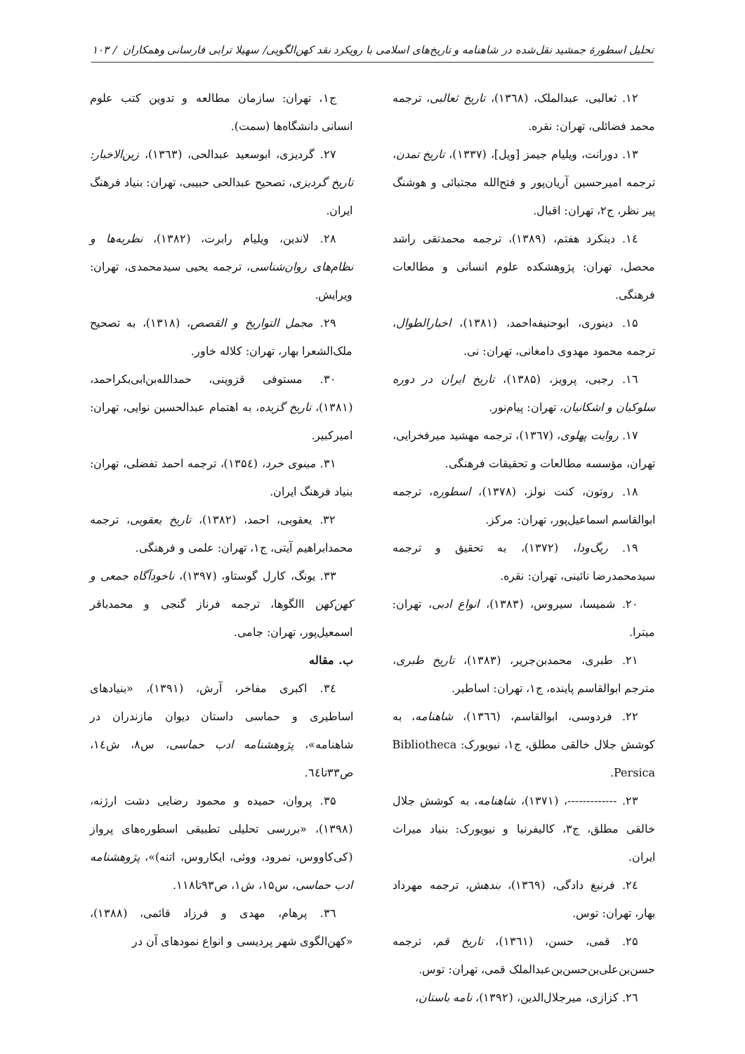تحلیل اسطورهٔ جمشید نقل‌شده در شاهنامه و تاریخ‌های اسلامی با رویکرد نقد کهن‌الگویی/ سهیلا ترابی فارسانی وهمکاران / ۱۰۳
۱۲. ثعالبی، عبدالملک، (۱۳٦۸)، تاریخ ثعالبی، ترجمه محمد فضائلی، تهران: نقره.
۱۳. دورانت، ویلیام جیمز [ویل]، (۱۳۳۷)، تاریخ تمدن، ترجمه امیرحسین آریان‌پور و فتح‌الله مجتبائی و هوشنگ پیر نظر، ج۲، تهران: اقبال.
۱٤. دینکرد هفتم، (۱۳۸۹)، ترجمه محمدتقی راشد محصل، تهران: پژوهشکده علوم انسانی و مطالعات فرهنگی.
۱۵. دینوری، ابوحنیفه‌احمد، (۱۳۸۱)، اخبارالطوال، ترجمه محمود مهدوی دامغانی، تهران: نی.
۱٦. رجبی، پرویز، (۱۳۸۵)، تاریخ ایران در دوره سلوکیان و اشکانیان، تهران: پیام‌نور.
۱۷. روایت پهلوی، (۱۳٦۷)، ترجمه مهشید میرفخرایی، تهران، مؤسسه مطالعات و تحقیقات فرهنگی.
۱۸. روتون، کنت نولز، (۱۳۷۸)، اسطوره، ترجمه ابوالقاسم اسماعیل‌پور، تهران: مرکز.
۱۹. ریگ‌ودا، (۱۳۷۲)، به تحقیق و ترجمه سیدمحمدرضا نائینی، تهران: نقره.
۲۰. شمیسا، سیروس، (۱۳۸۳)، انواع ادبی، تهران: میترا.
۲۱. طبری، محمدبن‌جریر، (۱۳۸۳)، تاریخ طبری، مترجم ابوالقاسم پاینده، ج۱، تهران: اساطیر.
۲۲. فردوسی، ابوالقاسم، (۱۳٦٦)، شاهنامه، به کوشش جلال خالقی مطلق، ج۱، نیویورک: Bibliotheca Persica.
۲۳. -------------، (۱۳۷۱)، شاهنامه، به کوشش جلال خالقی مطلق، ج۳، کالیفرنیا و نیویورک: بنیاد میراث ایران.
۲٤. فرنبغ دادگی، (۱۳٦۹)، بندهش، ترجمه مهرداد بهار، تهران: توس.
۲۵. قمی، حسن، (۱۳٦۱)، تاریخ قم، ترجمه حسن‌بن‌علی‌بن‌حسن‌بن‌عبدالملک قمی، تهران: توس.
۲٦. کزازی، میرجلال‌الدین، (۱۳۹۲)، نامه باستان،
ج۱، تهران: سازمان مطالعه و تدوین کتب علوم انسانی دانشگاه‌ها (سمت).
۲۷. گردیزی، ابوسعید عبدالحی، (۱۳٦۳)، زین‌الاخبار: تاریخ گردیزی، تصحیح عبدالحی حبیبی، تهران: بنیاد فرهنگ ایران.
۲۸. لاندین، ویلیام رابرت، (۱۳۸۲)، نظریه‌ها و نظام‌های روان‌شناسی، ترجمه یحیی سیدمحمدی، تهران: ویرایش.
۲۹. مجمل التواریخ و القصص، (۱۳۱۸)، به تصحیح ملک‌الشعرا بهار، تهران: کلاله خاور.
۳۰. مستوفی قزوینی، حمدالله‌بن‌ابی‌بکراحمد، (۱۳۸۱)، تاریخ گزیده، به اهتمام عبدالحسین نوایی، تهران: امیرکبیر.
۳۱. مینوی خرد، (۱۳۵٤)، ترجمه احمد تفضلی، تهران: بنیاد فرهنگ ایران.
۳۲. یعقوبی، احمد، (۱۳۸۲)، تاریخ یعقوبی، ترجمه محمدابراهیم آیتی، ج۱، تهران: علمی و فرهنگی.
۳۳. یونگ، کارل گوستاو، (۱۳۹۷)، ناخودآگاه جمعی و کهن‌کهن االگوها، ترجمه فرناز گنجی و محمدباقر اسمعیل‌پور، تهران: جامی.
ب. مقاله
۳٤. اکبری مفاخر، آرش، (۱۳۹۱)، «بنیادهای اساطیری و حماسی داستان دیوان مازندران در شاهنامه»، پژوهشنامه ادب حماسی، س۸، ش۱٤، ص۳۳تا٦٤.
۳۵. پروان، حمیده و محمود رضایی دشت ارژنه، (۱۳۹۸)، «بررسی تحلیلی تطبیقی اسطوره‌های پرواز (کی‌کاووس، نمرود، ووئی، ایکاروس، اتنه)»، پژوهشنامه ادب حماسی، س۱۵، ش۱، ص۹۳تا۱۱۸.
۳٦. پرهام، مهدی و فرزاد قائمی، (۱۳۸۸)، «کهن‌الگوی شهر پردیسی و انواع نمودهای آن در